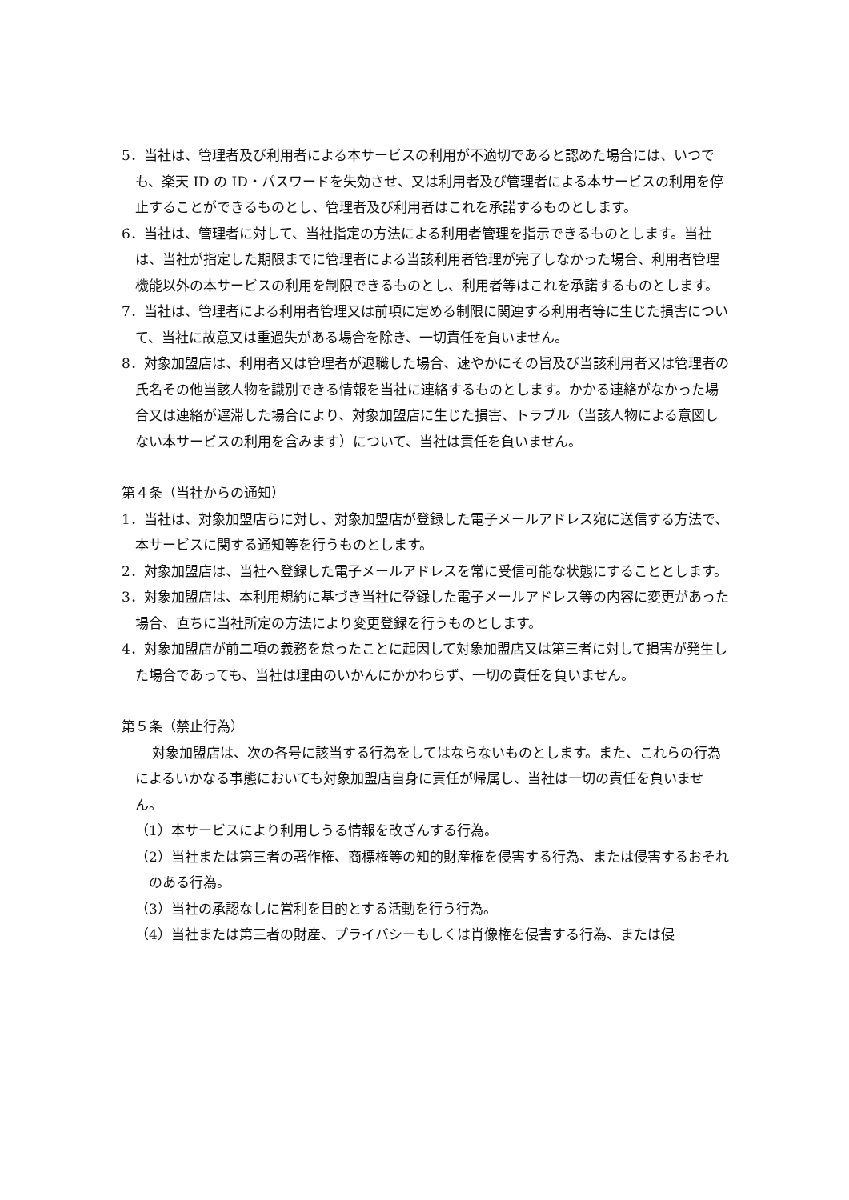5．当社は、管理者及び利用者による本サービスの利用が不適切であると認めた場合には、いつでも、楽天 ID の ID・パスワードを失効させ、又は利用者及び管理者による本サービスの利用を停止することができるものとし、管理者及び利用者はこれを承諾するものとします。
6．当社は、管理者に対して、当社指定の方法による利用者管理を指示できるものとします。当社は、当社が指定した期限までに管理者による当該利用者管理が完了しなかった場合、利用者管理機能以外の本サービスの利用を制限できるものとし、利用者等はこれを承諾するものとします。
7．当社は、管理者による利用者管理又は前項に定める制限に関連する利用者等に生じた損害について、当社に故意又は重過失がある場合を除き、一切責任を負いません。
8．対象加盟店は、利用者又は管理者が退職した場合、速やかにその旨及び当該利用者又は管理者の氏名その他当該人物を識別できる情報を当社に連絡するものとします。かかる連絡がなかった場合又は連絡が遅滞した場合により、対象加盟店に生じた損害、トラブル（当該人物による意図しない本サービスの利用を含みます）について、当社は責任を負いません。
第４条（当社からの通知）
1．当社は、対象加盟店らに対し、対象加盟店が登録した電子メールアドレス宛に送信する方法で、本サービスに関する通知等を行うものとします。
2．対象加盟店は、当社へ登録した電子メールアドレスを常に受信可能な状態にすることとします。
3．対象加盟店は、本利用規約に基づき当社に登録した電子メールアドレス等の内容に変更があった場合、直ちに当社所定の方法により変更登録を行うものとします。
4．対象加盟店が前二項の義務を怠ったことに起因して対象加盟店又は第三者に対して損害が発生した場合であっても、当社は理由のいかんにかかわらず、一切の責任を負いません。
第５条（禁止行為）
対象加盟店は、次の各号に該当する行為をしてはならないものとします。また、これらの行為によるいかなる事態においても対象加盟店自身に責任が帰属し、当社は一切の責任を負いません。
（1）本サービスにより利用しうる情報を改ざんする行為。
（2）当社または第三者の著作権、商標権等の知的財産権を侵害する行為、または侵害するおそれのある行為。
（3）当社の承認なしに営利を目的とする活動を行う行為。
（4）当社または第三者の財産、プライバシーもしくは肖像権を侵害する行為、または侵